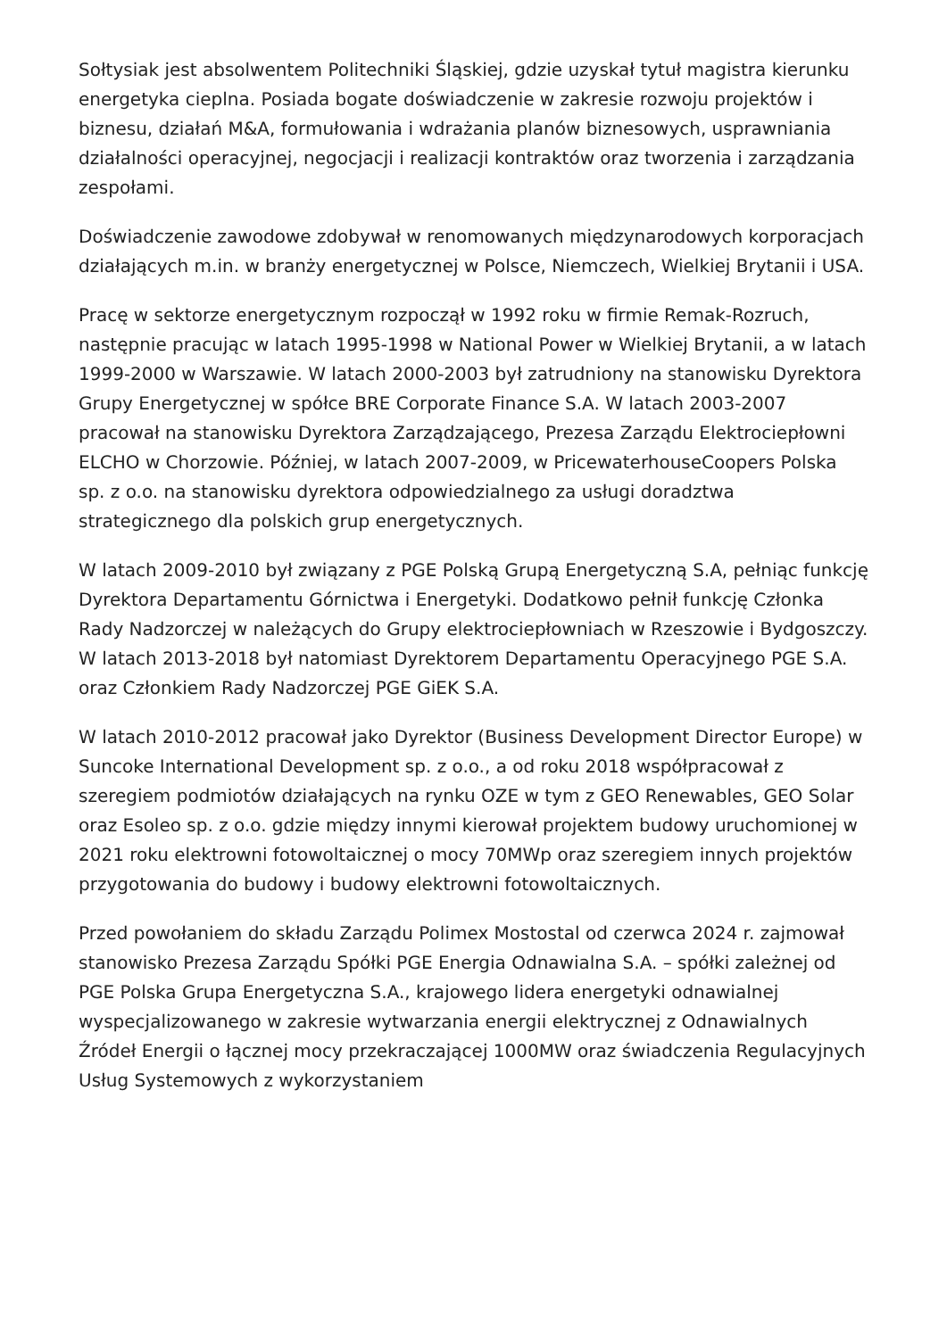Sołtysiak jest absolwentem Politechniki Śląskiej, gdzie uzyskał tytuł magistra kierunku energetyka cieplna. Posiada bogate doświadczenie w zakresie rozwoju projektów i biznesu, działań M&A, formułowania i wdrażania planów biznesowych, usprawniania działalności operacyjnej, negocjacji i realizacji kontraktów oraz tworzenia i zarządzania zespołami.
Doświadczenie zawodowe zdobywał w renomowanych międzynarodowych korporacjach działających m.in. w branży energetycznej w Polsce, Niemczech, Wielkiej Brytanii i USA.
Pracę w sektorze energetycznym rozpoczął w 1992 roku w firmie Remak-Rozruch, następnie pracując w latach 1995-1998 w National Power w Wielkiej Brytanii, a w latach 1999-2000 w Warszawie. W latach 2000-2003 był zatrudniony na stanowisku Dyrektora Grupy Energetycznej w spółce BRE Corporate Finance S.A. W latach 2003-2007 pracował na stanowisku Dyrektora Zarządzającego, Prezesa Zarządu Elektrociepłowni ELCHO w Chorzowie. Później, w latach 2007-2009, w PricewaterhouseCoopers Polska sp. z o.o. na stanowisku dyrektora odpowiedzialnego za usługi doradztwa strategicznego dla polskich grup energetycznych.
W latach 2009-2010 był związany z PGE Polską Grupą Energetyczną S.A, pełniąc funkcję Dyrektora Departamentu Górnictwa i Energetyki. Dodatkowo pełnił funkcję Członka Rady Nadzorczej w należących do Grupy elektrociepłowniach w Rzeszowie i Bydgoszczy. W latach 2013-2018 był natomiast Dyrektorem Departamentu Operacyjnego PGE S.A. oraz Członkiem Rady Nadzorczej PGE GiEK S.A.
W latach 2010-2012 pracował jako Dyrektor (Business Development Director Europe) w Suncoke International Development sp. z o.o., a od roku 2018 współpracował z szeregiem podmiotów działających na rynku OZE w tym z GEO Renewables, GEO Solar oraz Esoleo sp. z o.o. gdzie między innymi kierował projektem budowy uruchomionej w 2021 roku elektrowni fotowoltaicznej o mocy 70MWp oraz szeregiem innych projektów przygotowania do budowy i budowy elektrowni fotowoltaicznych.
Przed powołaniem do składu Zarządu Polimex Mostostal od czerwca 2024 r. zajmował stanowisko Prezesa Zarządu Spółki PGE Energia Odnawialna S.A. – spółki zależnej od PGE Polska Grupa Energetyczna S.A., krajowego lidera energetyki odnawialnej wyspecjalizowanego w zakresie wytwarzania energii elektrycznej z Odnawialnych Źródeł Energii o łącznej mocy przekraczającej 1000MW oraz świadczenia Regulacyjnych Usług Systemowych z wykorzystaniem